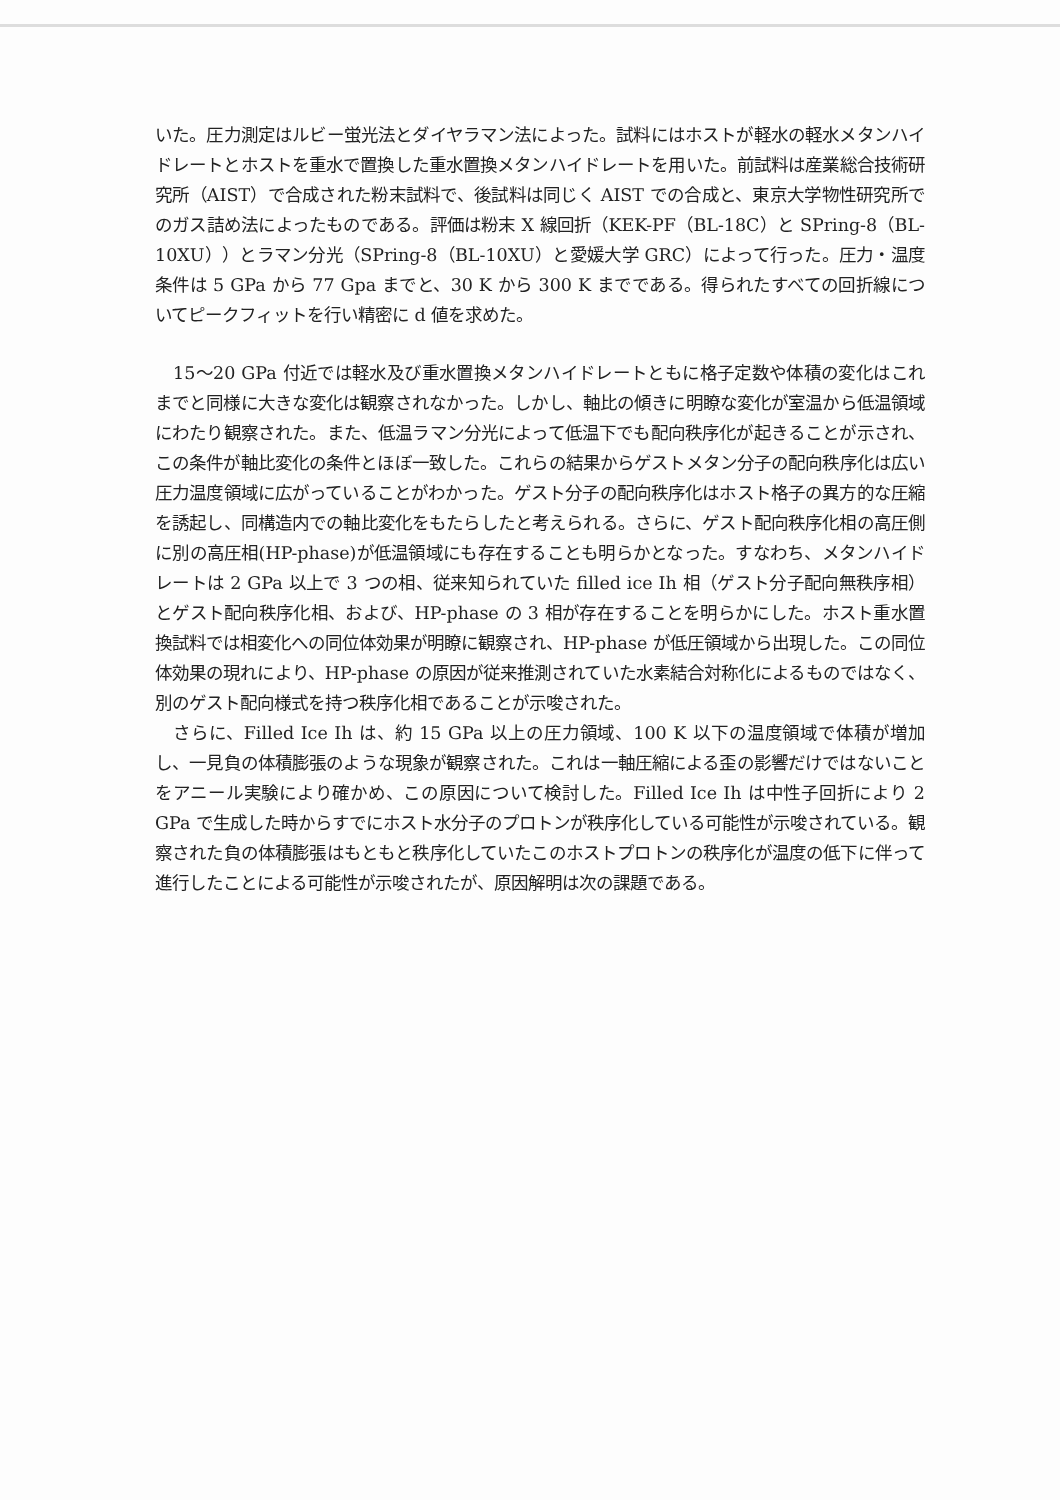いた。圧力測定はルビー蛍光法とダイヤラマン法によった。試料にはホストが軽水の軽水メタンハイドレートとホストを重水で置換した重水置換メタンハイドレートを用いた。前試料は産業総合技術研究所（AIST）で合成された粉末試料で、後試料は同じく AIST での合成と、東京大学物性研究所でのガス詰め法によったものである。評価は粉末 X 線回折（KEK-PF（BL-18C）と SPring-8（BL-10XU））とラマン分光（SPring-8（BL-10XU）と愛媛大学 GRC）によって行った。圧力・温度条件は 5 GPa から 77 Gpa までと、30 K から 300 K までである。得られたすべての回折線についてピークフィットを行い精密に d 値を求めた。
15～20 GPa 付近では軽水及び重水置換メタンハイドレートともに格子定数や体積の変化はこれまでと同様に大きな変化は観察されなかった。しかし、軸比の傾きに明瞭な変化が室温から低温領域にわたり観察された。また、低温ラマン分光によって低温下でも配向秩序化が起きることが示され、この条件が軸比変化の条件とほぼ一致した。これらの結果からゲストメタン分子の配向秩序化は広い圧力温度領域に広がっていることがわかった。ゲスト分子の配向秩序化はホスト格子の異方的な圧縮を誘起し、同構造内での軸比変化をもたらしたと考えられる。さらに、ゲスト配向秩序化相の高圧側に別の高圧相(HP-phase)が低温領域にも存在することも明らかとなった。すなわち、メタンハイドレートは 2 GPa 以上で 3 つの相、従来知られていた filled ice Ih 相（ゲスト分子配向無秩序相）とゲスト配向秩序化相、および、HP-phase の 3 相が存在することを明らかにした。ホスト重水置換試料では相変化への同位体効果が明瞭に観察され、HP-phase が低圧領域から出現した。この同位体効果の現れにより、HP-phase の原因が従来推測されていた水素結合対称化によるものではなく、別のゲスト配向様式を持つ秩序化相であることが示唆された。
さらに、Filled Ice Ih は、約 15 GPa 以上の圧力領域、100 K 以下の温度領域で体積が増加し、一見負の体積膨張のような現象が観察された。これは一軸圧縮による歪の影響だけではないことをアニール実験により確かめ、この原因について検討した。Filled Ice Ih は中性子回折により 2 GPa で生成した時からすでにホスト水分子のプロトンが秩序化している可能性が示唆されている。観察された負の体積膨張はもともと秩序化していたこのホストプロトンの秩序化が温度の低下に伴って進行したことによる可能性が示唆されたが、原因解明は次の課題である。